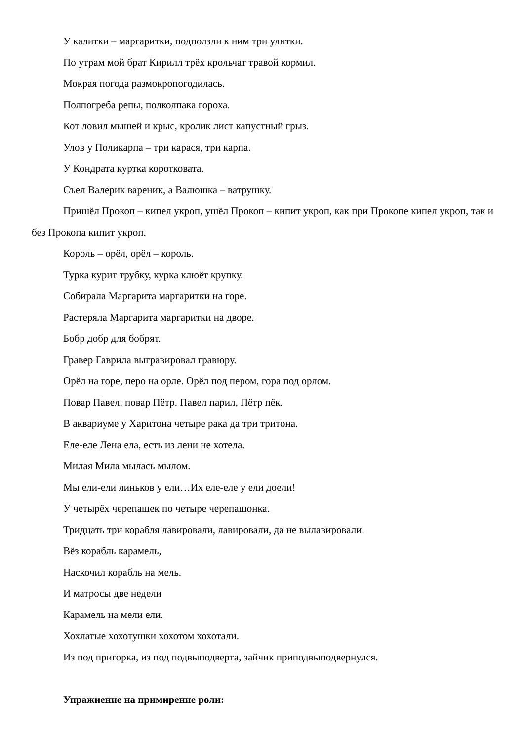У калитки – маргаритки, подползли к ним три улитки.
По утрам мой брат Кирилл трёх крольчат травой кормил.
Мокрая погода размокропогодилась.
Полпогреба репы, полколпака гороха.
Кот ловил мышей и крыс, кролик лист капустный грыз.
Улов у Поликарпа – три карася, три карпа.
У Кондрата куртка коротковата.
Съел Валерик вареник, а Валюшка – ватрушку.
Пришёл Прокоп – кипел укроп, ушёл Прокоп – кипит укроп, как при Прокопе кипел укроп, так и без Прокопа кипит укроп.
Король – орёл, орёл – король.
Турка курит трубку, курка клюёт крупку.
Собирала Маргарита маргаритки на горе.
Растеряла Маргарита маргаритки на дворе.
Бобр добр для бобрят.
Гравер Гаврила выгравировал гравюру.
Орёл на горе, перо на орле. Орёл под пером, гора под орлом.
Повар Павел, повар Пётр. Павел парил, Пётр пёк.
В аквариуме у Харитона четыре рака да три тритона.
Еле-еле Лена ела, есть из лени не хотела.
Милая Мила мылась мылом.
Мы ели-ели линьков у ели…Их еле-еле у ели доели!
У четырёх черепашек по четыре черепашонка.
Тридцать три корабля лавировали, лавировали, да не вылавировали.
Вёз корабль карамель,
Наскочил корабль на мель.
И матросы две недели
Карамель на мели ели.
Хохлатые хохотушки хохотом хохотали.
Из под пригорка, из под подвыподверта, зайчик приподвыподвернулся.
Упражнение на примирение роли: